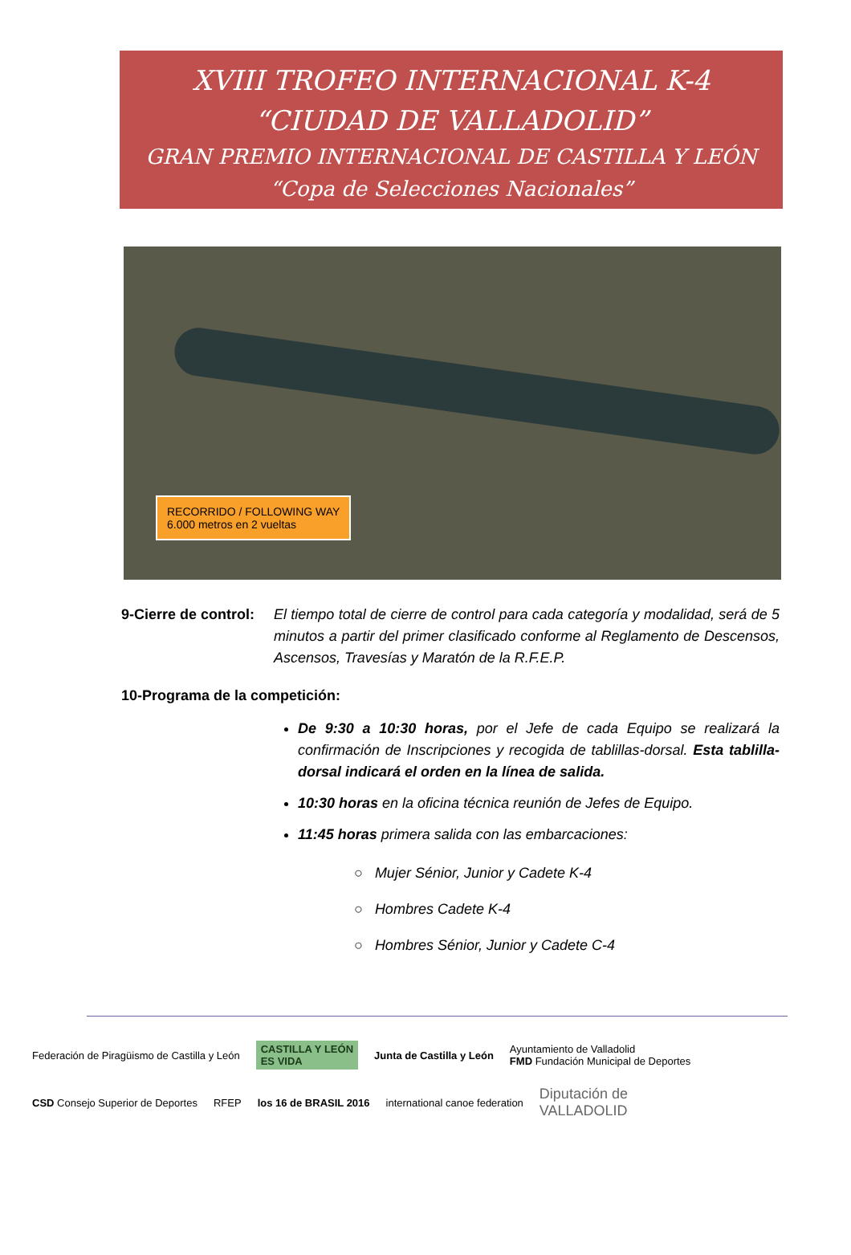XVIII TROFEO INTERNACIONAL K-4
“CIUDAD DE VALLADOLID”
GRAN PREMIO INTERNACIONAL DE CASTILLA Y LEÓN
“Copa de Selecciones Nacionales”
RECORRIDO / FOLLOWING WAY
6.000 metros en 2 vueltas
9-Cierre de control: El tiempo total de cierre de control para cada categoría y modalidad, será de 5 minutos a partir del primer clasificado conforme al Reglamento de Descensos, Ascensos, Travesías y Maratón de la R.F.E.P.
10-Programa de la competición:
De 9:30 a 10:30 horas, por el Jefe de cada Equipo se realizará la confirmación de Inscripciones y recogida de tablillas-dorsal. Esta tablilla-dorsal indicará el orden en la línea de salida.
10:30 horas en la oficina técnica reunión de Jefes de Equipo.
11:45 horas primera salida con las embarcaciones:
○ Mujer Sénior, Junior y Cadete K-4
○ Hombres Cadete K-4
○ Hombres Sénior, Junior y Cadete C-4
Federación de Piragüismo de Castilla y León CASTILLA Y LEÓN
ES VIDA Junta de Castilla y León Ayuntamiento de Valladolid
FMD Fundación Municipal de Deportes CSD Consejo Superior de Deportes RFEP los 16 de BRASIL 2016 international canoe federation Diputación de
VALLADOLID